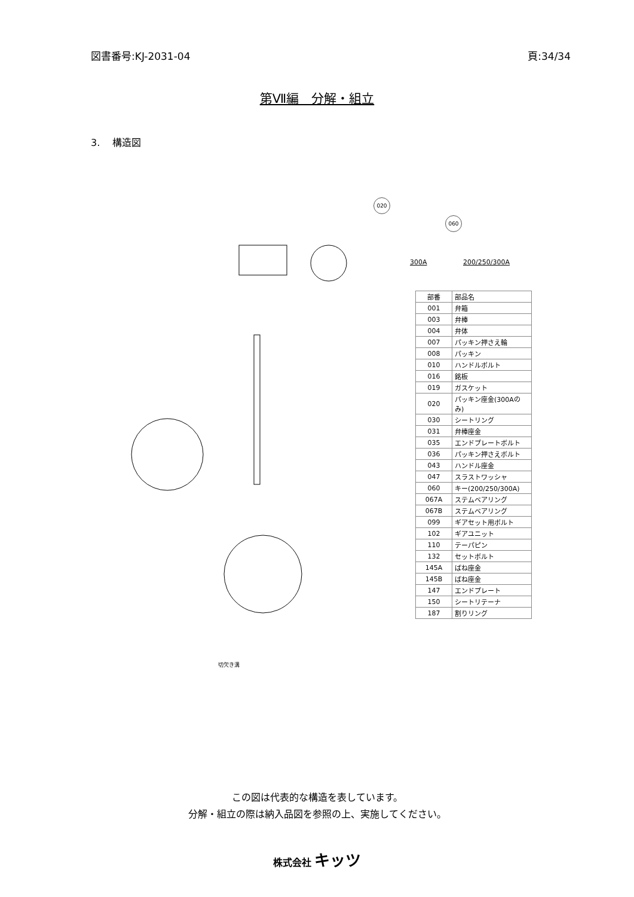図書番号:KJ-2031-04 頁:34/34
第Ⅶ編　分解・組立
3.　 構造図
020
060
300A 200/250/300A
| 部番 | 部品名 |
| --- | --- |
| 001 | 弁箱 |
| 003 | 弁棒 |
| 004 | 弁体 |
| 007 | パッキン押さえ輪 |
| 008 | パッキン |
| 010 | ハンドルボルト |
| 016 | 銘板 |
| 019 | ガスケット |
| 020 | パッキン座金(300Aのみ) |
| 030 | シートリング |
| 031 | 弁棒座金 |
| 035 | エンドプレートボルト |
| 036 | パッキン押さえボルト |
| 043 | ハンドル座金 |
| 047 | スラストワッシャ |
| 060 | キー(200/250/300A) |
| 067A | ステムベアリング |
| 067B | ステムベアリング |
| 099 | ギアセット用ボルト |
| 102 | ギアユニット |
| 110 | テーパピン |
| 132 | セットボルト |
| 145A | ばね座金 |
| 145B | ばね座金 |
| 147 | エンドプレート |
| 150 | シートリテーナ |
| 187 | 割りリング |
切欠き溝
この図は代表的な構造を表しています。
分解・組立の際は納入品図を参照の上、実施してください。
株式会社 キッツ